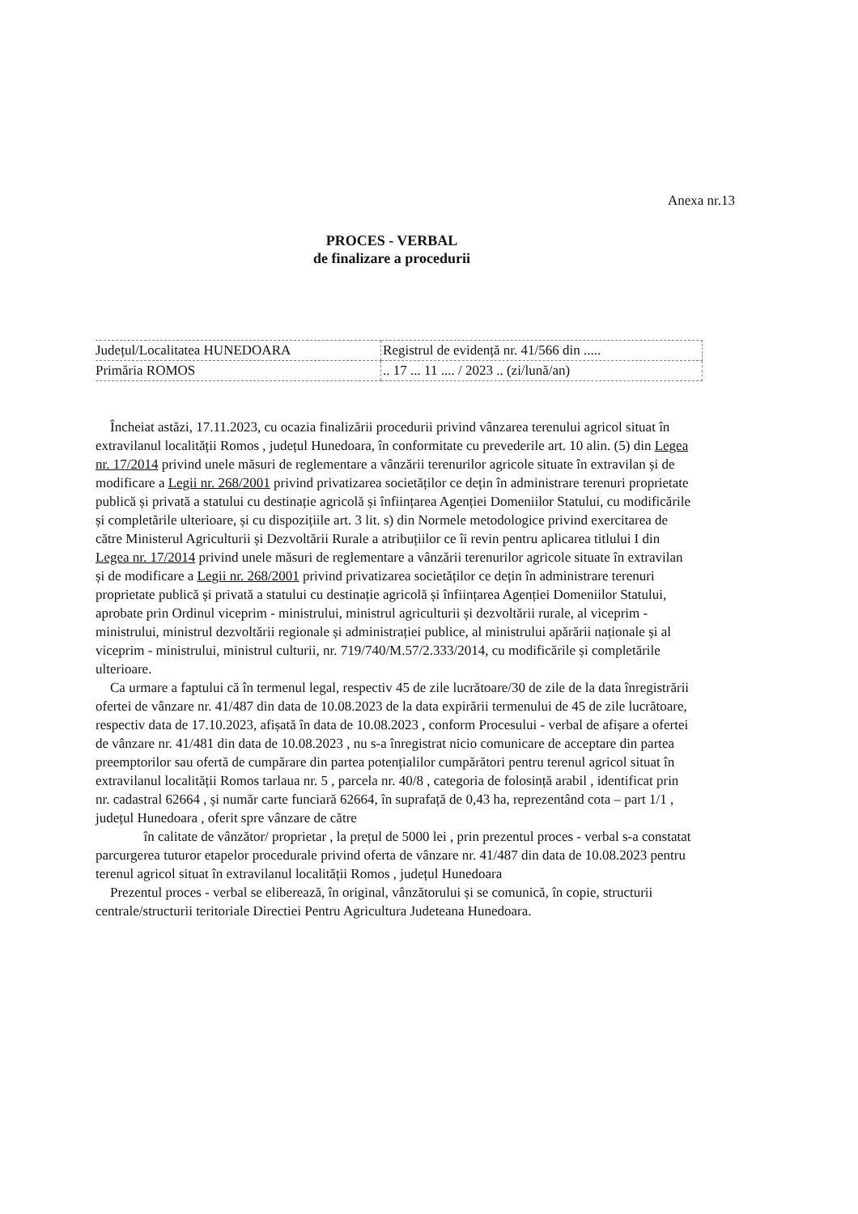Anexa nr.13
PROCES - VERBAL
de finalizare a procedurii
| Județul/Localitatea HUNEDOARA | Registrul de evidență nr. 41/566 din ..... |
| Primăria ROMOS | .. 17 ... 11 .... / 2023 .. (zi/lună/an) |
Încheiat astăzi, 17.11.2023, cu ocazia finalizării procedurii privind vânzarea terenului agricol situat în extravilanul localității Romos , județul Hunedoara, în conformitate cu prevederile art. 10 alin. (5) din Legea nr. 17/2014 privind unele măsuri de reglementare a vânzării terenurilor agricole situate în extravilan și de modificare a Legii nr. 268/2001 privind privatizarea societăților ce dețin în administrare terenuri proprietate publică și privată a statului cu destinație agricolă și înființarea Agenției Domeniilor Statului, cu modificările și completările ulterioare, și cu dispozițiile art. 3 lit. s) din Normele metodologice privind exercitarea de către Ministerul Agriculturii și Dezvoltării Rurale a atribuțiilor ce îi revin pentru aplicarea titlului I din Legea nr. 17/2014 privind unele măsuri de reglementare a vânzării terenurilor agricole situate în extravilan și de modificare a Legii nr. 268/2001 privind privatizarea societăților ce dețin în administrare terenuri proprietate publică și privată a statului cu destinație agricolă și înființarea Agenției Domeniilor Statului, aprobate prin Ordinul viceprim - ministrului, ministrul agriculturii și dezvoltării rurale, al viceprim - ministrului, ministrul dezvoltării regionale și administrației publice, al ministrului apărării naționale și al viceprim - ministrului, ministrul culturii, nr. 719/740/M.57/2.333/2014, cu modificările și completările ulterioare.
Ca urmare a faptului că în termenul legal, respectiv 45 de zile lucrătoare/30 de zile de la data înregistrării ofertei de vânzare nr. 41/487 din data de 10.08.2023 de la data expirării termenului de 45 de zile lucrătoare, respectiv data de 17.10.2023, afișată în data de 10.08.2023 , conform Procesului - verbal de afișare a ofertei de vânzare nr. 41/481 din data de 10.08.2023 , nu s-a înregistrat nicio comunicare de acceptare din partea preemptorilor sau ofertă de cumpărare din partea potențialilor cumpărători pentru terenul agricol situat în extravilanul localității Romos tarlaua nr. 5 , parcela nr. 40/8 , categoria de folosință arabil , identificat prin nr. cadastral 62664 , și număr carte funciară 62664, în suprafață de 0,43 ha, reprezentând cota – part 1/1 , județul Hunedoara , oferit spre vânzare de către
în calitate de vânzător/ proprietar , la prețul de 5000 lei , prin prezentul proces - verbal s-a constatat parcurgerea tuturor etapelor procedurale privind oferta de vânzare nr. 41/487 din data de 10.08.2023 pentru terenul agricol situat în extravilanul localității Romos , județul Hunedoara
Prezentul proces - verbal se eliberează, în original, vânzătorului și se comunică, în copie, structurii centrale/structurii teritoriale Directiei Pentru Agricultura Judeteana Hunedoara.